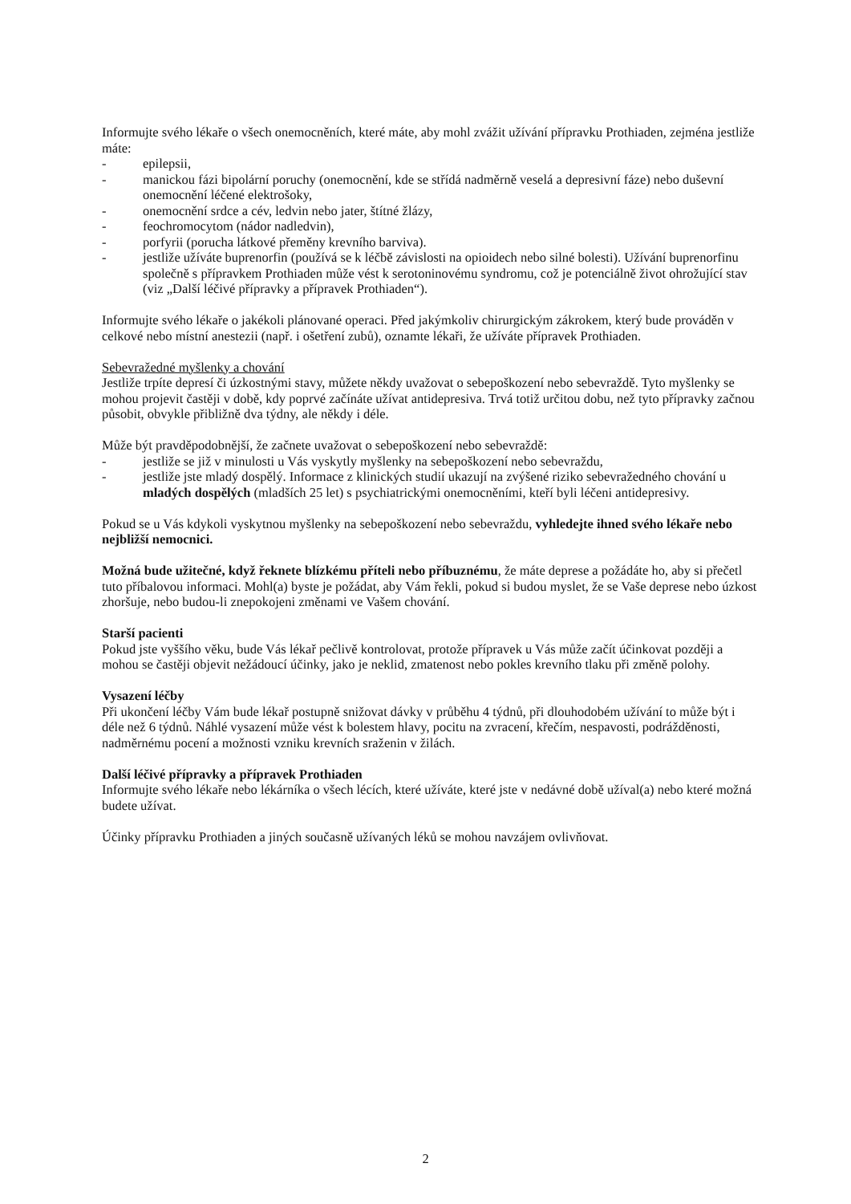Informujte svého lékaře o všech onemocněních, které máte, aby mohl zvážit užívání přípravku Prothiaden, zejména jestliže máte:
- epilepsii,
- manickou fázi bipolární poruchy (onemocnění, kde se střídá nadměrně veselá a depresivní fáze) nebo duševní onemocnění léčené elektrošoky,
- onemocnění srdce a cév, ledvin nebo jater, štítné žlázy,
- feochromocytom (nádor nadledvin),
- porfyrii (porucha látkové přeměny krevního barviva).
- jestliže užíváte buprenorfin (používá se k léčbě závislosti na opioidech nebo silné bolesti). Užívání buprenorfinu společně s přípravkem Prothiaden může vést k serotoninovému syndromu, což je potenciálně život ohrožující stav (viz „Další léčivé přípravky a přípravek Prothiaden“).
Informujte svého lékaře o jakékoli plánované operaci. Před jakýmkoliv chirurgickým zákrokem, který bude prováděn v celkové nebo místní anestezii (např. i ošetření zubů), oznamte lékaři, že užíváte přípravek Prothiaden.
Sebevražedné myšlenky a chování
Jestliže trpíte depresí či úzkostnými stavy, můžete někdy uvažovat o sebepoškození nebo sebevraždě. Tyto myšlenky se mohou projevit častěji v době, kdy poprvé začínáte užívat antidepresiva. Trvá totiž určitou dobu, než tyto přípravky začnou působit, obvykle přibližně dva týdny, ale někdy i déle.
Může být pravděpodobnější, že začnete uvažovat o sebepoškození nebo sebevraždě:
- jestliže se již v minulosti u Vás vyskytly myšlenky na sebepoškození nebo sebevraždu,
- jestliže jste mladý dospělý. Informace z klinických studií ukazují na zvýšené riziko sebevražedného chování u mladých dospělých (mladších 25 let) s psychiatrickými onemocněními, kteří byli léčeni antidepresivy.
Pokud se u Vás kdykoli vyskytnou myšlenky na sebepoškození nebo sebevraždu, vyhledejte ihned svého lékaře nebo nejbližší nemocnici.
Možná bude užitečné, když řeknete blízkému příteli nebo příbuznému, že máte deprese a požádáte ho, aby si přečetl tuto příbalovou informaci. Mohl(a) byste je požádat, aby Vám řekli, pokud si budou myslet, že se Vaše deprese nebo úzkost zhoršuje, nebo budou-li znepokojeni změnami ve Vašem chování.
Starší pacienti
Pokud jste vyššího věku, bude Vás lékař pečlivě kontrolovat, protože přípravek u Vás může začít účinkovat později a mohou se častěji objevit nežádoucí účinky, jako je neklid, zmatenost nebo pokles krevního tlaku při změně polohy.
Vysazení léčby
Při ukončení léčby Vám bude lékař postupně snižovat dávky v průběhu 4 týdnů, při dlouhodobém užívání to může být i déle než 6 týdnů. Náhlé vysazení může vést k bolestem hlavy, pocitu na zvracení, křečím, nespavosti, podrážděnosti, nadměrnému pocení a možnosti vzniku krevních sraženin v žilách.
Další léčivé přípravky a přípravek Prothiaden
Informujte svého lékaře nebo lékárníka o všech lécích, které užíváte, které jste v nedávné době užíval(a) nebo které možná budete užívat.
Účinky přípravku Prothiaden a jiných současně užívaných léků se mohou navzájem ovlivňovat.
2